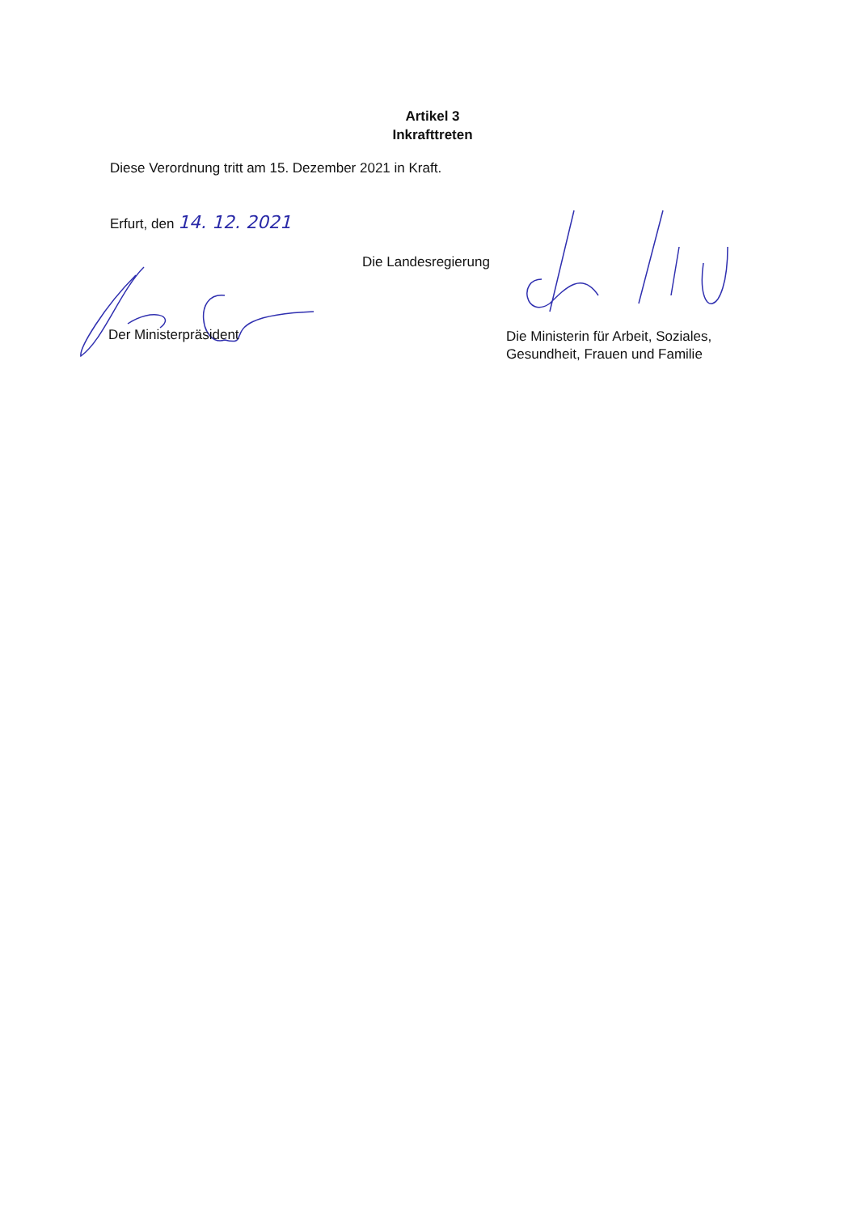Artikel 3
Inkrafttreten
Diese Verordnung tritt am 15. Dezember 2021 in Kraft.
Erfurt, den 14. 12. 2021
Die Landesregierung
Der Ministerpräsident
Die Ministerin für Arbeit, Soziales,
Gesundheit, Frauen und Familie